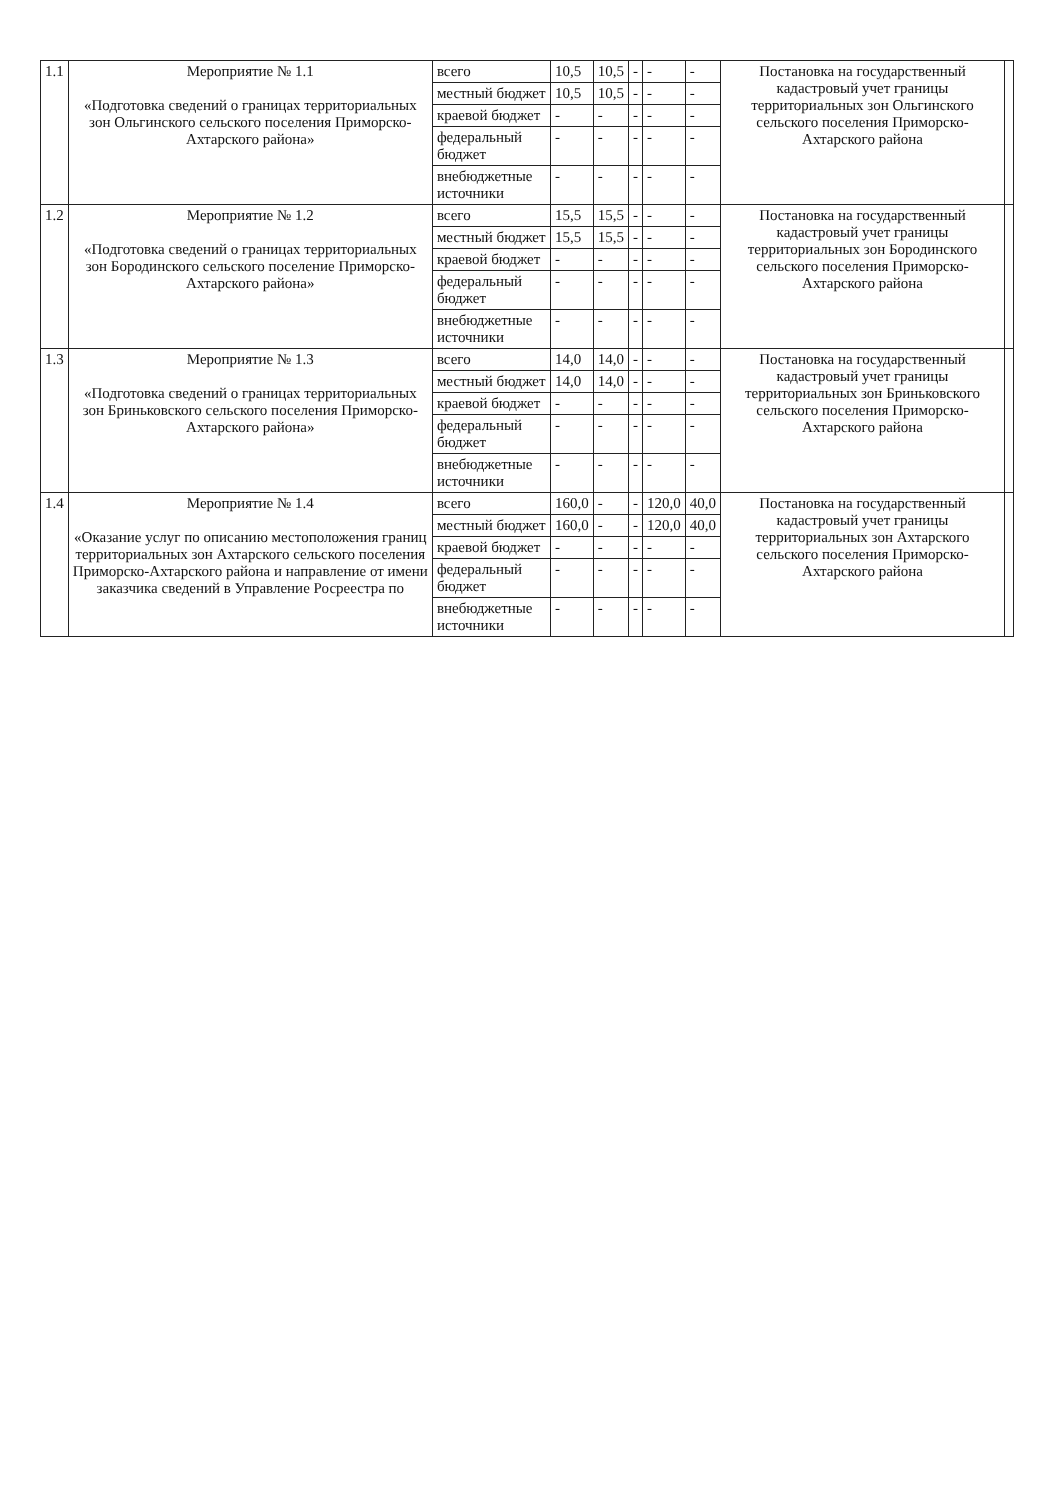| 1.1 | Мероприятие № 1.1 «Подготовка сведений о границах территориальных зон Ольгинского сельского поселения Приморско-Ахтарского района» | всего | 10,5 | 10,5 | - | - | - | Постановка на государственный кадастровый учет границы территориальных зон Ольгинского сельского поселения Приморско-Ахтарского района | |
| | | местный бюджет | 10,5 | 10,5 | - | - | - | | |
| | | краевой бюджет | - | - | - | - | - | | |
| | | федеральный бюджет | - | - | - | - | - | | |
| | | внебюджетные источники | - | - | - | - | - | | |
| 1.2 | Мероприятие № 1.2 «Подготовка сведений о границах территориальных зон Бородинского сельского поселение Приморско-Ахтарского района» | всего | 15,5 | 15,5 | - | - | - | Постановка на государственный кадастровый учет границы территориальных зон Бородинского сельского поселения Приморско-Ахтарского района | |
| | | местный бюджет | 15,5 | 15,5 | - | - | - | | |
| | | краевой бюджет | - | - | - | - | - | | |
| | | федеральный бюджет | - | - | - | - | - | | |
| | | внебюджетные источники | - | - | - | - | - | | |
| 1.3 | Мероприятие № 1.3 «Подготовка сведений о границах территориальных зон Бриньковского сельского поселения Приморско-Ахтарского района» | всего | 14,0 | 14,0 | - | - | - | Постановка на государственный кадастровый учет границы территориальных зон Бриньковского сельского поселения Приморско-Ахтарского района | |
| | | местный бюджет | 14,0 | 14,0 | - | - | - | | |
| | | краевой бюджет | - | - | - | - | - | | |
| | | федеральный бюджет | - | - | - | - | - | | |
| | | внебюджетные источники | - | - | - | - | - | | |
| 1.4 | Мероприятие № 1.4 «Оказание услуг по описанию местоположения границ территориальных зон Ахтарского сельского поселения Приморско-Ахтарского района и направление от имени заказчика сведений в Управление Росреестра по | всего | 160,0 | - | - | 120,0 | 40,0 | Постановка на государственный кадастровый учет границы территориальных зон Ахтарского сельского поселения Приморско-Ахтарского района | |
| | | местный бюджет | 160,0 | - | - | 120,0 | 40,0 | | |
| | | краевой бюджет | - | - | - | - | - | | |
| | | федеральный бюджет | - | - | - | - | - | | |
| | | внебюджетные источники | - | - | - | - | - | | |